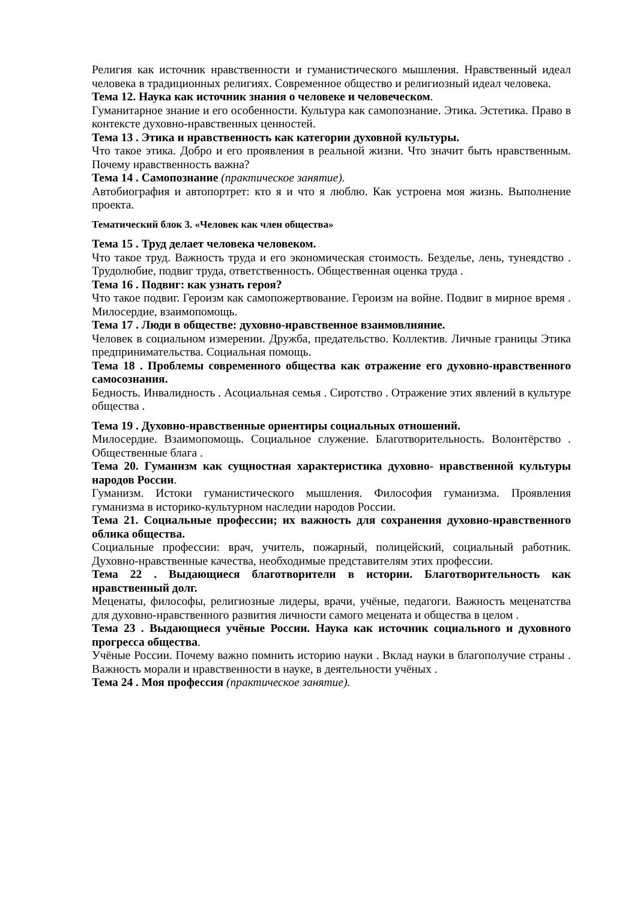Религия как источник нравственности и гуманистического мышления. Нравственный идеал человека в традиционных религиях. Современное общество и религиозный идеал человека.
Тема 12. Наука как источник знания о человеке и человеческом.
Гуманитарное знание и его особенности. Культура как самопознание. Этика. Эстетика. Право в контексте духовно-нравственных ценностей.
Тема 13 . Этика и нравственность как категории духовной культуры.
Что такое этика. Добро и его проявления в реальной жизни. Что значит быть нравственным. Почему нравственность важна?
Тема 14 . Самопознание (практическое занятие).
Автобиография и автопортрет: кто я и что я люблю. Как устроена моя жизнь. Выполнение проекта.
Тематический блок 3. «Человек как член общества»
Тема 15 . Труд делает человека человеком.
Что такое труд. Важность труда и его экономическая стоимость. Безделье, лень, тунеядство . Трудолюбие, подвиг труда, ответственность. Общественная оценка труда .
Тема 16 . Подвиг: как узнать героя?
Что такое подвиг. Героизм как самопожертвование. Героизм на войне. Подвиг в мирное время . Милосердие, взаимопомощь.
Тема 17 . Люди в обществе: духовно-нравственное взаимовлияние.
Человек в социальном измерении. Дружба, предательство. Коллектив. Личные границы Этика предпринимательства. Социальная помощь.
Тема 18 . Проблемы современного общества как отражение его духовно-нравственного самосознания.
Бедность. Инвалидность . Асоциальная семья . Сиротство . Отражение этих явлений в культуре общества .
Тема 19 . Духовно-нравственные ориентиры социальных отношений.
Милосердие. Взаимопомощь. Социальное служение. Благотворительность. Волонтёрство . Общественные блага .
Тема 20. Гуманизм как сущностная характеристика духовно- нравственной культуры народов России.
Гуманизм. Истоки гуманистического мышления. Философия гуманизма. Проявления гуманизма в историко-культурном наследии народов России.
Тема 21. Социальные профессии; их важность для сохранения духовно-нравственного облика общества.
Социальные профессии: врач, учитель, пожарный, полицейский, социальный работник. Духовно-нравственные качества, необходимые представителям этих профессии.
Тема 22 . Выдающиеся благотворители в истории. Благотворительность как нравственный долг.
Меценаты, философы, религиозные лидеры, врачи, учёные, педагоги. Важность меценатства для духовно-нравственного развития личности самого мецената и общества в целом .
Тема 23 . Выдающиеся учёные России. Наука как источник социального и духовного прогресса общества.
Учёные России. Почему важно помнить историю науки . Вклад науки в благополучие страны . Важность морали и нравственности в науке, в деятельности учёных .
Тема 24 . Моя профессия (практическое занятие).